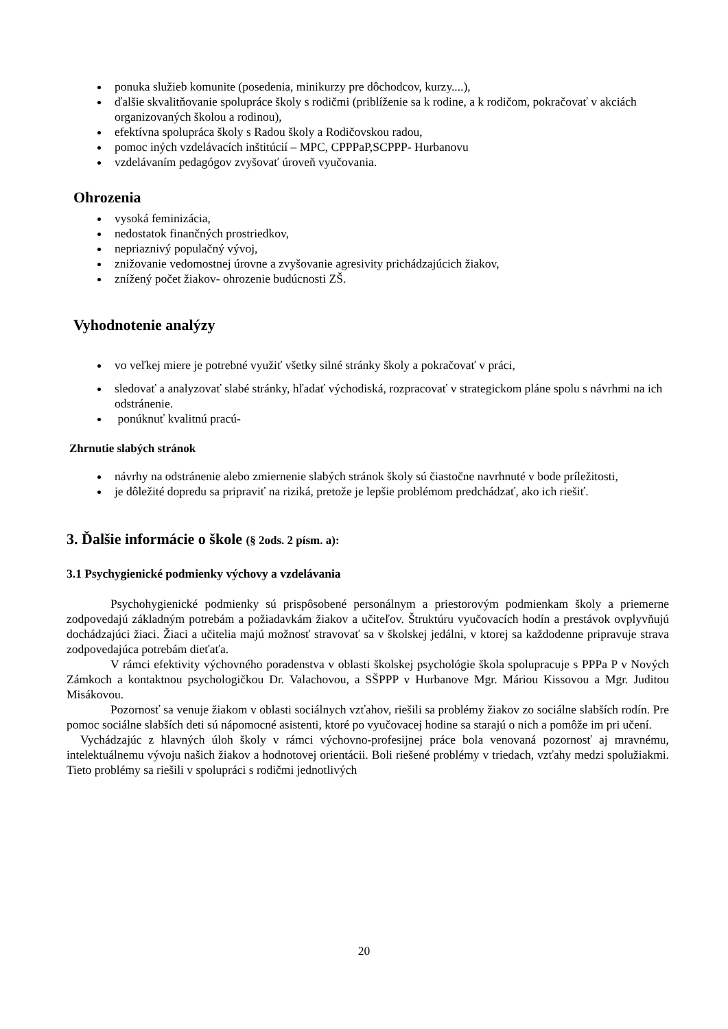ponuka služieb komunite (posedenia, minikurzy pre dôchodcov, kurzy....),
ďalšie skvalitňovanie spolupráce školy s rodičmi (priblíženie sa k rodine, a k rodičom, pokračovať v akciách organizovaných školou a rodinou),
efektívna spolupráca školy s Radou školy a Rodičovskou radou,
pomoc iných vzdelávacích inštitúcií – MPC, CPPPaP,SCPPP- Hurbanovu
vzdelávaním pedagógov zvyšovať úroveň vyučovania.
Ohrozenia
vysoká feminizácia,
nedostatok finančných prostriedkov,
nepriaznivý populačný vývoj,
znižovanie vedomostnej úrovne a zvyšovanie agresivity prichádzajúcich žiakov,
znížený počet žiakov- ohrozenie budúcnosti ZŠ.
Vyhodnotenie analýzy
vo veľkej miere je potrebné využiť všetky silné stránky školy a pokračovať v práci,
sledovať a analyzovať slabé stránky, hľadať východiská, rozpracovať v strategickom pláne spolu s návrhmi na ich odstránenie.
ponúknuť kvalitnú pracú-
Zhrnutie slabých stránok
návrhy na odstránenie alebo zmiernenie slabých stránok školy sú čiastočne navrhnuté v bode príležitosti,
je dôležité dopredu sa pripraviť na riziká, pretože je lepšie problémom predchádzať, ako ich riešiť.
3. Ďalšie informácie o škole (§ 2ods. 2 písm. a):
3.1 Psychygienické podmienky výchovy a vzdelávania
Psychohygienické podmienky sú prispôsobené personálnym a priestorovým podmienkam školy a priemerne zodpovedajú základným potrebám a požiadavkám žiakov a učiteľov. Štruktúru vyučovacích hodín a prestávok ovplyvňujú dochádzajúci žiaci. Žiaci a učitelia majú možnosť stravovať sa v školskej jedálni, v ktorej sa každodenne pripravuje strava zodpovedajúca potrebám dieťaťa.
V rámci efektivity výchovného poradenstva v oblasti školskej psychológie škola spolupracuje s PPPa P v Nových Zámkoch a kontaktnou psychologičkou Dr. Valachovou, a SŠPPP v Hurbanove Mgr. Máriou Kissovou a Mgr. Juditou Misákovou.
Pozornosť sa venuje žiakom v oblasti sociálnych vzťahov, riešili sa problémy žiakov zo sociálne slabších rodín. Pre pomoc sociálne slabších deti sú nápomocné asistenti, ktoré po vyučovacej hodine sa starajú o nich a pomôže im pri učení.
Vychádzajúc z hlavných úloh školy v rámci výchovno-profesijnej práce bola venovaná pozornosť aj mravnému, intelektuálnemu vývoju našich žiakov a hodnotovej orientácii. Boli riešené problémy v triedach, vzťahy medzi spolužiakmi. Tieto problémy sa riešili v spolupráci s rodičmi jednotlivých
20